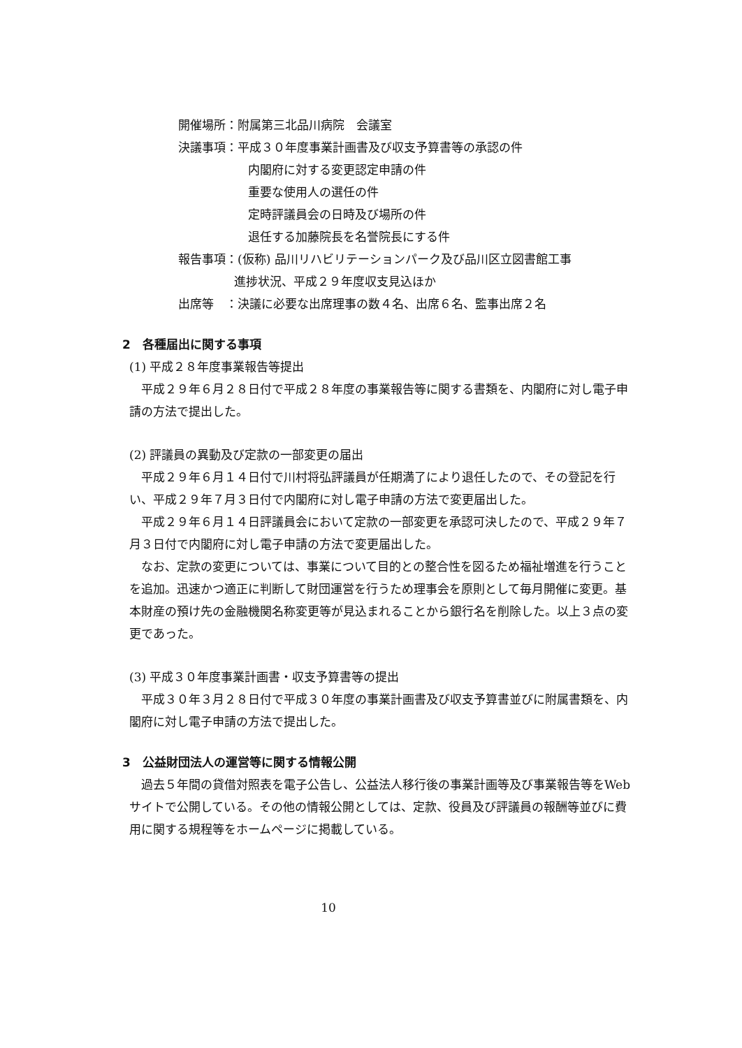開催場所：附属第三北品川病院　会議室
決議事項：平成３０年度事業計画書及び収支予算書等の承認の件
内閣府に対する変更認定申請の件
重要な使用人の選任の件
定時評議員会の日時及び場所の件
退任する加藤院長を名誉院長にする件
報告事項：(仮称) 品川リハビリテーションパーク及び品川区立図書館工事
進捗状況、平成２９年度収支見込ほか
出席等　：決議に必要な出席理事の数４名、出席６名、監事出席２名
2　各種届出に関する事項
(1) 平成２８年度事業報告等提出
平成２９年６月２８日付で平成２８年度の事業報告等に関する書類を、内閣府に対し電子申請の方法で提出した。
(2) 評議員の異動及び定款の一部変更の届出
平成２９年６月１４日付で川村将弘評議員が任期満了により退任したので、その登記を行い、平成２９年７月３日付で内閣府に対し電子申請の方法で変更届出した。
平成２９年６月１４日評議員会において定款の一部変更を承認可決したので、平成２９年７月３日付で内閣府に対し電子申請の方法で変更届出した。
なお、定款の変更については、事業について目的との整合性を図るため福祉増進を行うことを追加。迅速かつ適正に判断して財団運営を行うため理事会を原則として毎月開催に変更。基本財産の預け先の金融機関名称変更等が見込まれることから銀行名を削除した。以上３点の変更であった。
(3) 平成３０年度事業計画書・収支予算書等の提出
平成３０年３月２８日付で平成３０年度の事業計画書及び収支予算書並びに附属書類を、内閣府に対し電子申請の方法で提出した。
3　公益財団法人の運営等に関する情報公開
過去５年間の貸借対照表を電子公告し、公益法人移行後の事業計画等及び事業報告等をWebサイトで公開している。その他の情報公開としては、定款、役員及び評議員の報酬等並びに費用に関する規程等をホームページに掲載している。
10